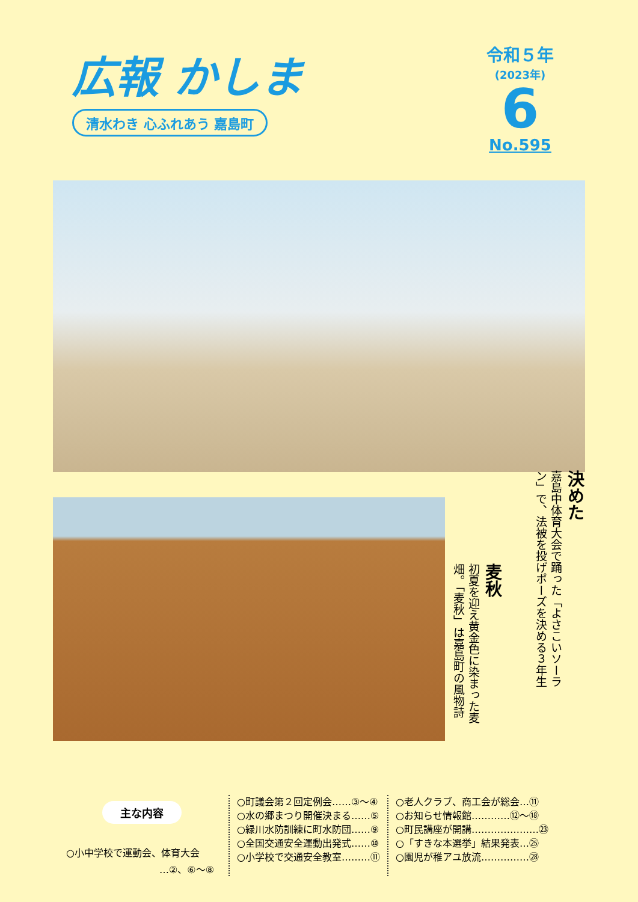広報 かしま
清水わき 心ふれあう 嘉島町
令和５年
(2023年)
6
No.595
麦秋
初夏を迎え黄金色に染まった麦畑。「麦秋」は嘉島町の風物詩
決めた
嘉島中体育大会で踊った「よさこいソーラン」で、法被を投げポーズを決める３年生
主な内容
○小中学校で運動会、体育大会
…②、⑥〜⑧
○町議会第２回定例会……③〜④
○水の郷まつり開催決まる……⑤
○緑川水防訓練に町水防団……⑨
○全国交通安全運動出発式……⑩
○小学校で交通安全教室………⑪
○老人クラブ、商工会が総会…⑪
○お知らせ情報館…………⑫〜⑱
○町民講座が開講…………………㉓
○「すきな本選挙」結果発表…㉕
○園児が稚アユ放流……………㉘